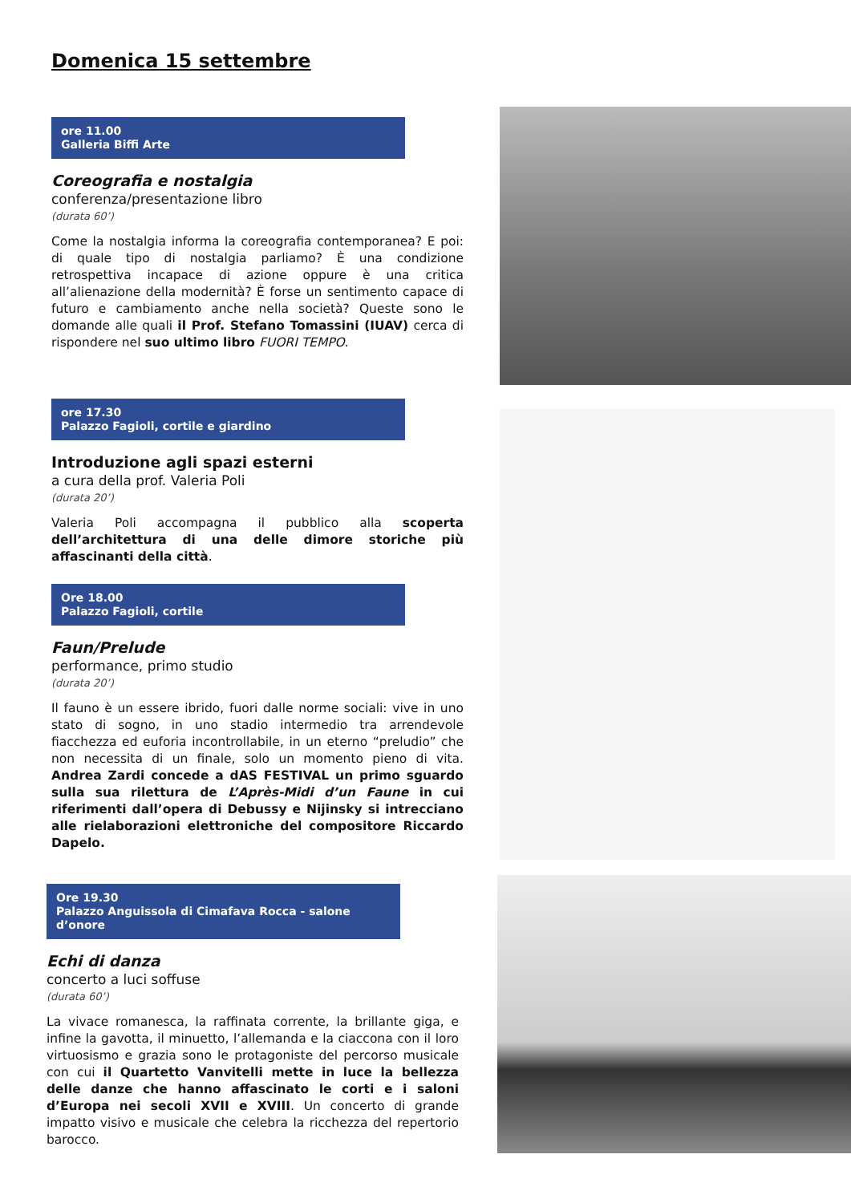Domenica 15 settembre
ore 11.00
Galleria Biffi Arte
Coreografia e nostalgia
conferenza/presentazione libro
(durata 60’)
Come la nostalgia informa la coreografia contemporanea? E poi: di quale tipo di nostalgia parliamo? È una condizione retrospettiva incapace di azione oppure è una critica all’alienazione della modernità? È forse un sentimento capace di futuro e cambiamento anche nella società? Queste sono le domande alle quali il Prof. Stefano Tomassini (IUAV) cerca di rispondere nel suo ultimo libro FUORI TEMPO.
ore 17.30
Palazzo Fagioli, cortile e giardino
Introduzione agli spazi esterni
a cura della prof. Valeria Poli
(durata 20’)
Valeria Poli accompagna il pubblico alla scoperta dell’architettura di una delle dimore storiche più affascinanti della città.
Ore 18.00
Palazzo Fagioli, cortile
Faun/Prelude
performance, primo studio
(durata 20’)
Il fauno è un essere ibrido, fuori dalle norme sociali: vive in uno stato di sogno, in uno stadio intermedio tra arrendevole fiacchezza ed euforia incontrollabile, in un eterno “preludio” che non necessita di un finale, solo un momento pieno di vita. Andrea Zardi concede a dAS FESTIVAL un primo sguardo sulla sua rilettura de L’Après-Midi d’un Faune in cui riferimenti dall’opera di Debussy e Nijinsky si intrecciano alle rielaborazioni elettroniche del compositore Riccardo Dapelo.
Ore 19.30
Palazzo Anguissola di Cimafava Rocca - salone d’onore
Echi di danza
concerto a luci soffuse
(durata 60’)
La vivace romanesca, la raffinata corrente, la brillante giga, e infine la gavotta, il minuetto, l’allemanda e la ciaccona con il loro virtuosismo e grazia sono le protagoniste del percorso musicale con cui il Quartetto Vanvitelli mette in luce la bellezza delle danze che hanno affascinato le corti e i saloni d’Europa nei secoli XVII e XVIII. Un concerto di grande impatto visivo e musicale che celebra la ricchezza del repertorio barocco.